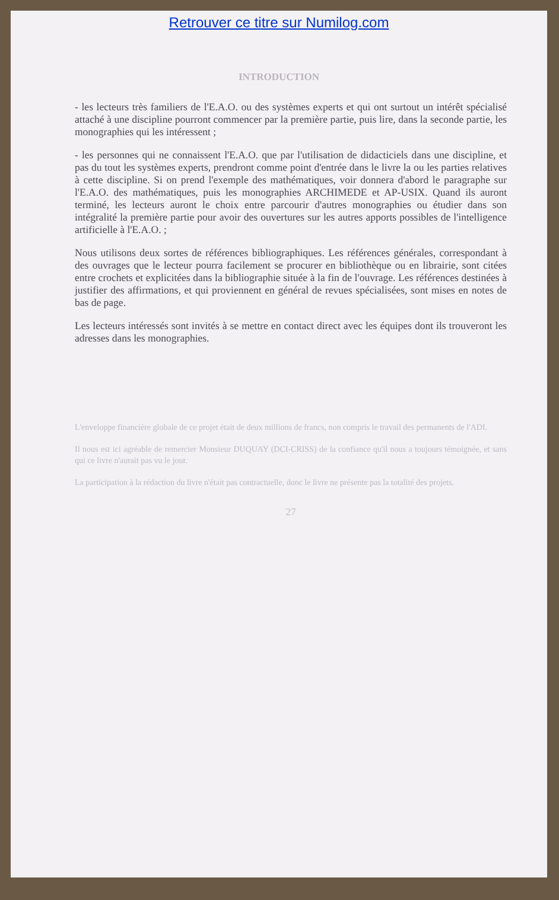Retrouver ce titre sur Numilog.com
INTRODUCTION
- les lecteurs très familiers de l'E.A.O. ou des systèmes experts et qui ont surtout un intérêt spécialisé attaché à une discipline pourront commencer par la première partie, puis lire, dans la seconde partie, les monographies qui les intéressent ;
- les personnes qui ne connaissent l'E.A.O. que par l'utilisation de didacticiels dans une discipline, et pas du tout les systèmes experts, prendront comme point d'entrée dans le livre la ou les parties relatives à cette discipline. Si on prend l'exemple des mathématiques, voir donnera d'abord le paragraphe sur l'E.A.O. des mathématiques, puis les monographies ARCHIMEDE et AP-USIX. Quand ils auront terminé, les lecteurs auront le choix entre parcourir d'autres monographies ou étudier dans son intégralité la première partie pour avoir des ouvertures sur les autres apports possibles de l'intelligence artificielle à l'E.A.O. ;
Nous utilisons deux sortes de références bibliographiques. Les références générales, correspondant à des ouvrages que le lecteur pourra facilement se procurer en bibliothèque ou en librairie, sont citées entre crochets et explicitées dans la bibliographie située à la fin de l'ouvrage. Les références destinées à justifier des affirmations, et qui proviennent en général de revues spécialisées, sont mises en notes de bas de page.
Les lecteurs intéressés sont invités à se mettre en contact direct avec les équipes dont ils trouveront les adresses dans les monographies.
L'enveloppe financière globale de ce projet était de deux millions de francs, non compris le travail des permanents de l'ADI.
Il nous est ici agréable de remercier Monsieur DUQUAY (DCI-CRISS) de la confiance qu'il nous a toujours témoignée, et sans qui ce livre n'aurait pas vu le jour.
La participation à la rédaction du livre n'était pas contractuelle, donc le livre ne présente pas la totalité des projets.
27